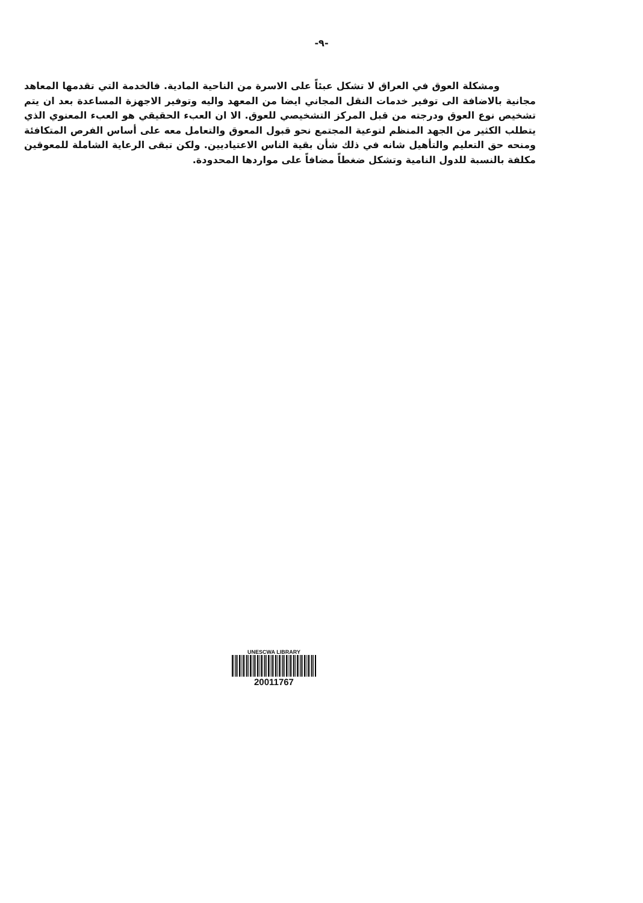-٩-
ومشكلة العوق في العراق لا تشكل عبئاً على الاسرة من الناحية المادية. فالخدمة التي تقدمها المعاهد مجانية بالاضافة الى توفير خدمات النقل المجاني ايضا من المعهد واليه وتوفير الاجهزة المساعدة بعد ان يتم تشخيص نوع العوق ودرجته من قبل المركز التشخيصي للعوق. الا ان العبء الحقيقي هو العبء المعنوي الذي يتطلب الكثير من الجهد المنظم لتوعية المجتمع نحو قبول المعوق والتعامل معه على أساس الفرص المتكافئة ومنحه حق التعليم والتأهيل شانه في ذلك شأن بقية الناس الاعتياديين. ولكن تبقى الرعاية الشاملة للمعوقين مكلفة بالنسبة للدول النامية وتشكل ضغطاً مضافاً على مواردها المحدودة.
UNESCWA LIBRARY
20011767